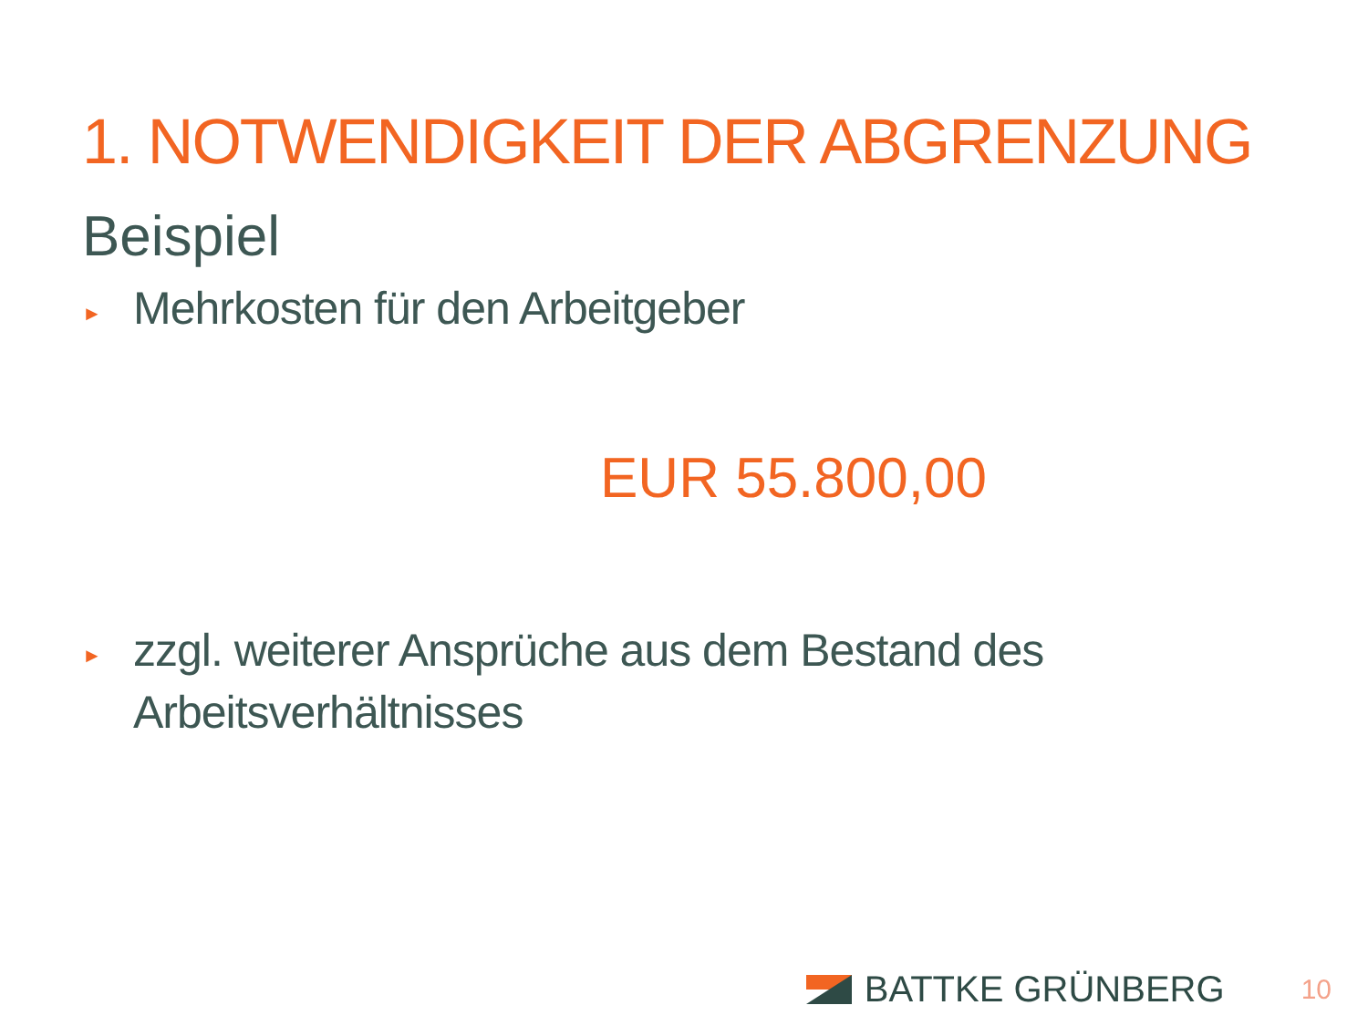1. NOTWENDIGKEIT DER ABGRENZUNG
Beispiel
► Mehrkosten für den Arbeitgeber
EUR 55.800,00
► zzgl. weiterer Ansprüche aus dem Bestand des Arbeitsverhältnisses
BATTKE GRÜNBERG 10